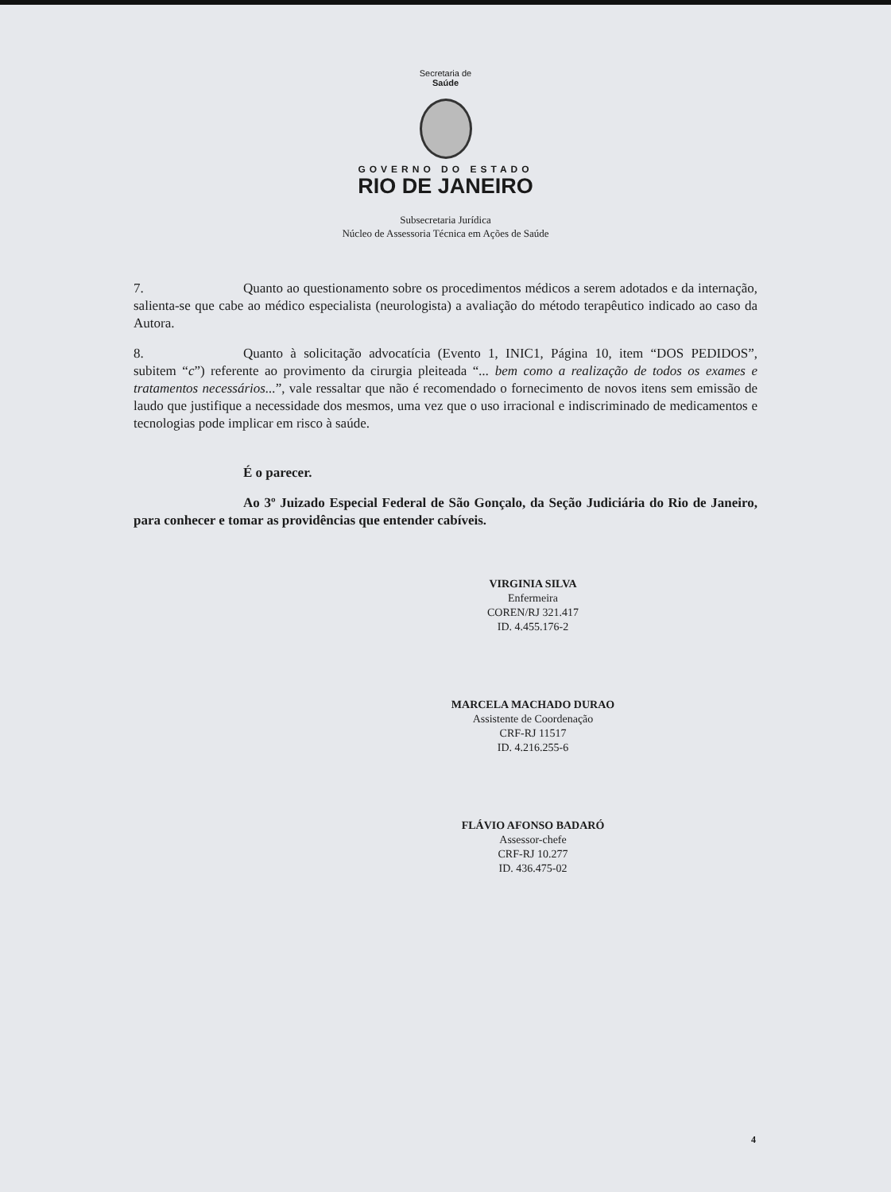Secretaria de
Saúde
GOVERNO DO ESTADO
RIO DE JANEIRO
Subsecretaria Jurídica
Núcleo de Assessoria Técnica em Ações de Saúde
7. Quanto ao questionamento sobre os procedimentos médicos a serem adotados e da internação, salienta-se que cabe ao médico especialista (neurologista) a avaliação do método terapêutico indicado ao caso da Autora.
8. Quanto à solicitação advocatícia (Evento 1, INIC1, Página 10, item “DOS PEDIDOS”, subitem “c”) referente ao provimento da cirurgia pleiteada “... bem como a realização de todos os exames e tratamentos necessários...”, vale ressaltar que não é recomendado o fornecimento de novos itens sem emissão de laudo que justifique a necessidade dos mesmos, uma vez que o uso irracional e indiscriminado de medicamentos e tecnologias pode implicar em risco à saúde.
É o parecer.
Ao 3º Juizado Especial Federal de São Gonçalo, da Seção Judiciária do Rio de Janeiro, para conhecer e tomar as providências que entender cabíveis.
VIRGINIA SILVA
Enfermeira
COREN/RJ 321.417
ID. 4.455.176-2
MARCELA MACHADO DURAO
Assistente de Coordenação
CRF-RJ 11517
ID. 4.216.255-6
FLÁVIO AFONSO BADARÓ
Assessor-chefe
CRF-RJ 10.277
ID. 436.475-02
4